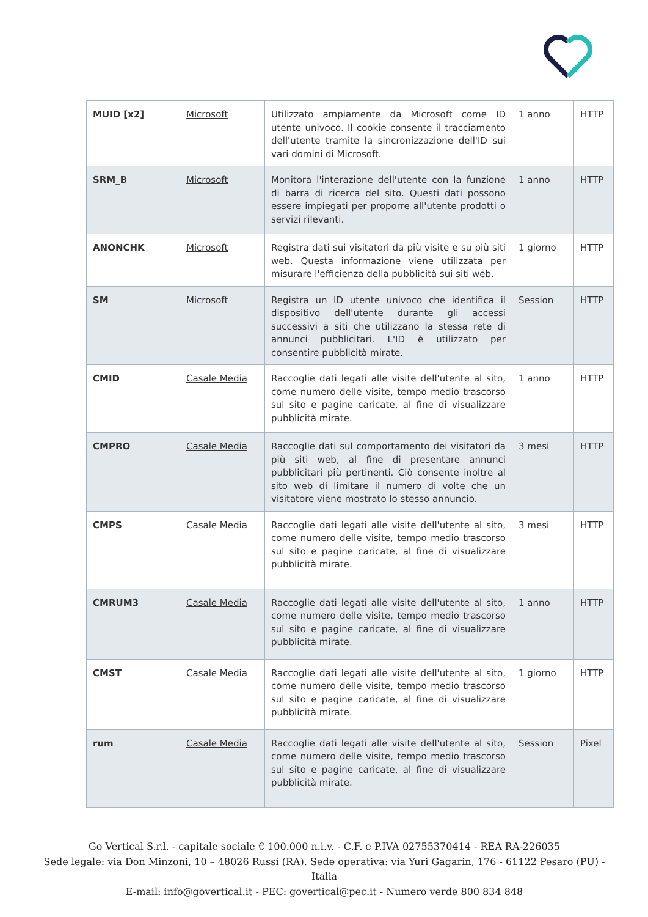| MUID [x2] | Microsoft | Utilizzato ampiamente da Microsoft come ID utente univoco. Il cookie consente il tracciamento dell'utente tramite la sincronizzazione dell'ID sui vari domini di Microsoft. | 1 anno | HTTP |
| SRM_B | Microsoft | Monitora l'interazione dell'utente con la funzione di barra di ricerca del sito. Questi dati possono essere impiegati per proporre all'utente prodotti o servizi rilevanti. | 1 anno | HTTP |
| ANONCHK | Microsoft | Registra dati sui visitatori da più visite e su più siti web. Questa informazione viene utilizzata per misurare l'efficienza della pubblicità sui siti web. | 1 giorno | HTTP |
| SM | Microsoft | Registra un ID utente univoco che identifica il dispositivo dell'utente durante gli accessi successivi a siti che utilizzano la stessa rete di annunci pubblicitari. L'ID è utilizzato per consentire pubblicità mirate. | Session | HTTP |
| CMID | Casale Media | Raccoglie dati legati alle visite dell'utente al sito, come numero delle visite, tempo medio trascorso sul sito e pagine caricate, al fine di visualizzare pubblicità mirate. | 1 anno | HTTP |
| CMPRO | Casale Media | Raccoglie dati sul comportamento dei visitatori da più siti web, al fine di presentare annunci pubblicitari più pertinenti. Ciò consente inoltre al sito web di limitare il numero di volte che un visitatore viene mostrato lo stesso annuncio. | 3 mesi | HTTP |
| CMPS | Casale Media | Raccoglie dati legati alle visite dell'utente al sito, come numero delle visite, tempo medio trascorso sul sito e pagine caricate, al fine di visualizzare pubblicità mirate. | 3 mesi | HTTP |
| CMRUM3 | Casale Media | Raccoglie dati legati alle visite dell'utente al sito, come numero delle visite, tempo medio trascorso sul sito e pagine caricate, al fine di visualizzare pubblicità mirate. | 1 anno | HTTP |
| CMST | Casale Media | Raccoglie dati legati alle visite dell'utente al sito, come numero delle visite, tempo medio trascorso sul sito e pagine caricate, al fine di visualizzare pubblicità mirate. | 1 giorno | HTTP |
| rum | Casale Media | Raccoglie dati legati alle visite dell'utente al sito, come numero delle visite, tempo medio trascorso sul sito e pagine caricate, al fine di visualizzare pubblicità mirate. | Session | Pixel |
Go Vertical S.r.l. - capitale sociale € 100.000 n.i.v. - C.F. e P.IVA 02755370414 - REA RA-226035
Sede legale: via Don Minzoni, 10 – 48026 Russi (RA). Sede operativa: via Yuri Gagarin, 176 - 61122 Pesaro (PU) - Italia
E-mail: info@govertical.it - PEC: govertical@pec.it - Numero verde 800 834 848